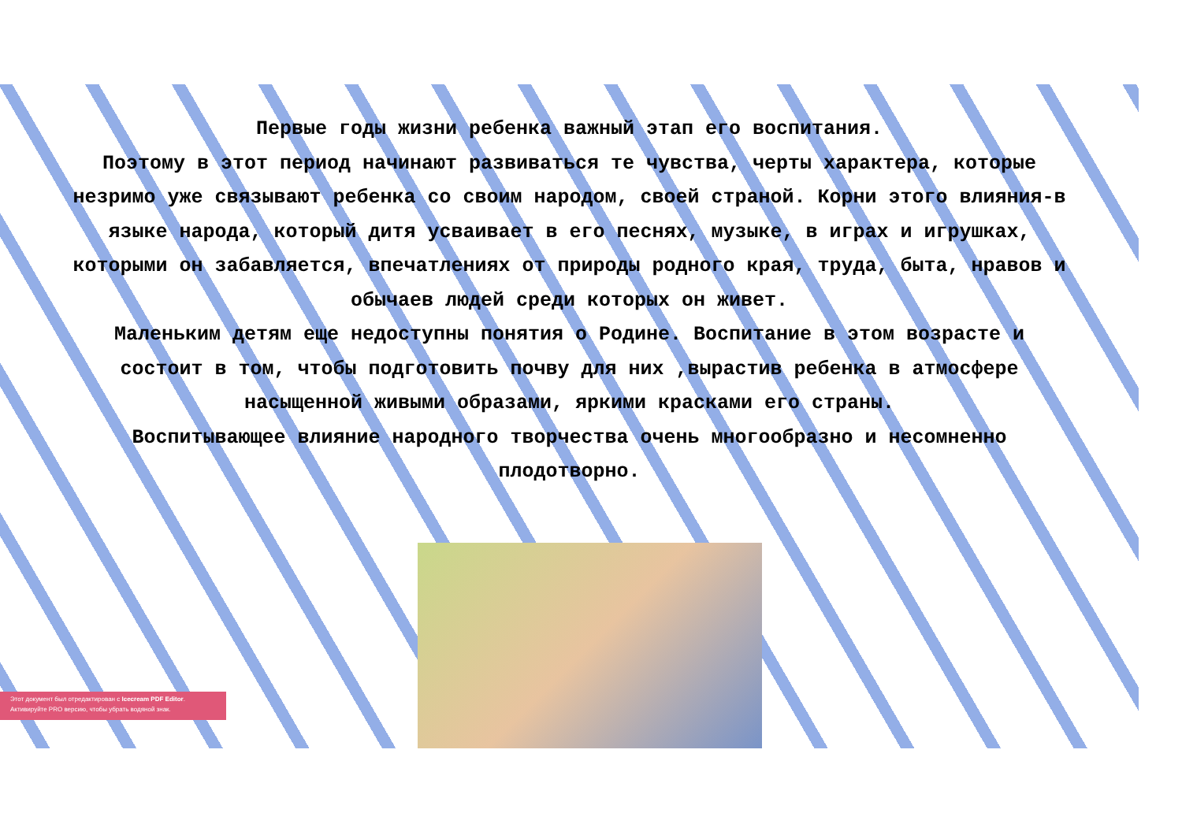Первые годы жизни ребенка важный этап его воспитания.
Поэтому в этот период начинают развиваться те чувства, черты характера, которые незримо уже связывают ребенка со своим народом, своей страной. Корни этого влияния-в языке народа, который дитя усваивает в его песнях, музыке, в играх и игрушках, которыми он забавляется, впечатлениях от природы родного края, труда, быта, нравов и обычаев людей среди которых он живет.
Маленьким детям еще недоступны понятия о Родине. Воспитание в этом возрасте и состоит в том, чтобы подготовить почву для них ,вырастив ребенка в атмосфере насыщенной живыми образами, яркими красками его страны.
Воспитывающее влияние народного творчества очень многообразно и несомненно плодотворно.
Этот документ был отредактирован с Icecream PDF Editor.
Активируйте PRO версию, чтобы убрать водяной знак.